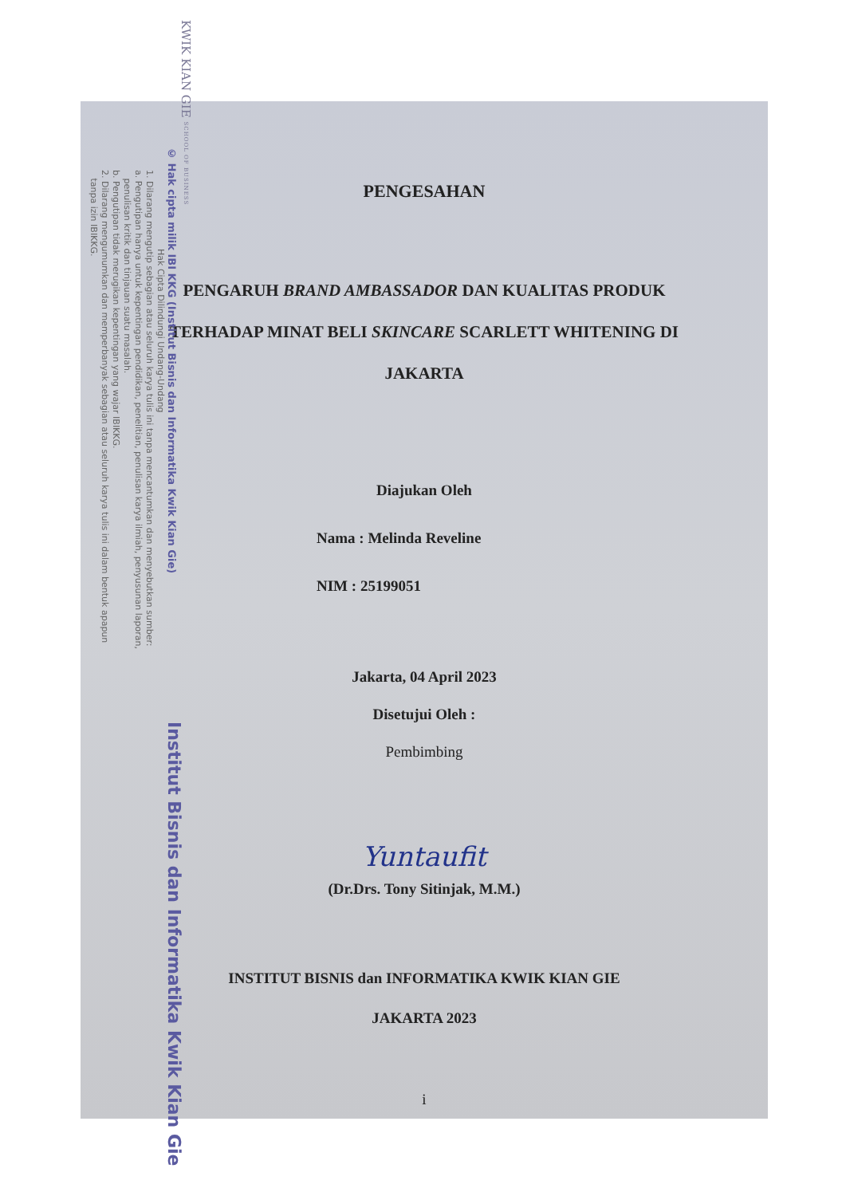KWIK KIAN GIE SCHOOL OF BUSINESS
© Hak cipta milik IBI KKG (Institut Bisnis dan Informatika Kwik Kian Gie)
Hak Cipta Dilindungi Undang-Undang
1. Dilarang mengutip sebagian atau seluruh karya tulis ini tanpa mencantumkan dan menyebutkan sumber:
a. Pengutipan hanya untuk kepentingan pendidikan, penelitian, penulisan karya ilmiah, penyusunan laporan,
penulisan kritik dan tinjauan suatu masalah.
b. Pengutipan tidak merugikan kepentingan yang wajar IBIKKG.
2. Dilarang mengumumkan dan memperbanyak sebagian atau seluruh karya tulis ini dalam bentuk apapun
tanpa izin IBIKKG.
Institut Bisnis dan Informatika Kwik Kian Gie
PENGESAHAN
PENGARUH BRAND AMBASSADOR DAN KUALITAS PRODUK TERHADAP MINAT BELI SKINCARE SCARLETT WHITENING DI JAKARTA
Diajukan Oleh
Nama : Melinda Reveline
NIM : 25199051
Jakarta, 04 April 2023
Disetujui Oleh :
Pembimbing
Yuntaufit
(Dr.Drs. Tony Sitinjak, M.M.)
INSTITUT BISNIS dan INFORMATIKA KWIK KIAN GIE
JAKARTA 2023
i